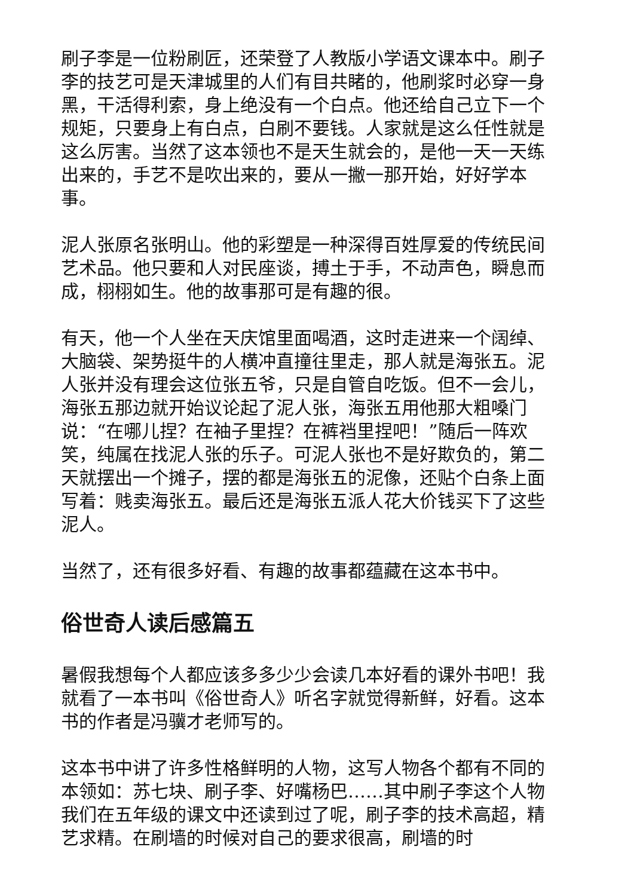刷子李是一位粉刷匠，还荣登了人教版小学语文课本中。刷子李的技艺可是天津城里的人们有目共睹的，他刷浆时必穿一身黑，干活得利索，身上绝没有一个白点。他还给自己立下一个规矩，只要身上有白点，白刷不要钱。人家就是这么任性就是这么厉害。当然了这本领也不是天生就会的，是他一天一天练出来的，手艺不是吹出来的，要从一撇一那开始，好好学本事。
泥人张原名张明山。他的彩塑是一种深得百姓厚爱的传统民间艺术品。他只要和人对民座谈，搏土于手，不动声色，瞬息而成，栩栩如生。他的故事那可是有趣的很。
有天，他一个人坐在天庆馆里面喝酒，这时走进来一个阔绰、大脑袋、架势挺牛的人横冲直撞往里走，那人就是海张五。泥人张并没有理会这位张五爷，只是自管自吃饭。但不一会儿，海张五那边就开始议论起了泥人张，海张五用他那大粗嗓门说：“在哪儿捏？在袖子里捏？在裤裆里捏吧！”随后一阵欢笑，纯属在找泥人张的乐子。可泥人张也不是好欺负的，第二天就摆出一个摊子，摆的都是海张五的泥像，还贴个白条上面写着：贱卖海张五。最后还是海张五派人花大价钱买下了这些泥人。
当然了，还有很多好看、有趣的故事都蕴藏在这本书中。
俗世奇人读后感篇五
暑假我想每个人都应该多多少少会读几本好看的课外书吧！我就看了一本书叫《俗世奇人》听名字就觉得新鲜，好看。这本书的作者是冯骥才老师写的。
这本书中讲了许多性格鲜明的人物，这写人物各个都有不同的本领如：苏七块、刷子李、好嘴杨巴……其中刷子李这个人物我们在五年级的课文中还读到过了呢，刷子李的技术高超，精艺求精。在刷墙的时候对自己的要求很高，刷墙的时